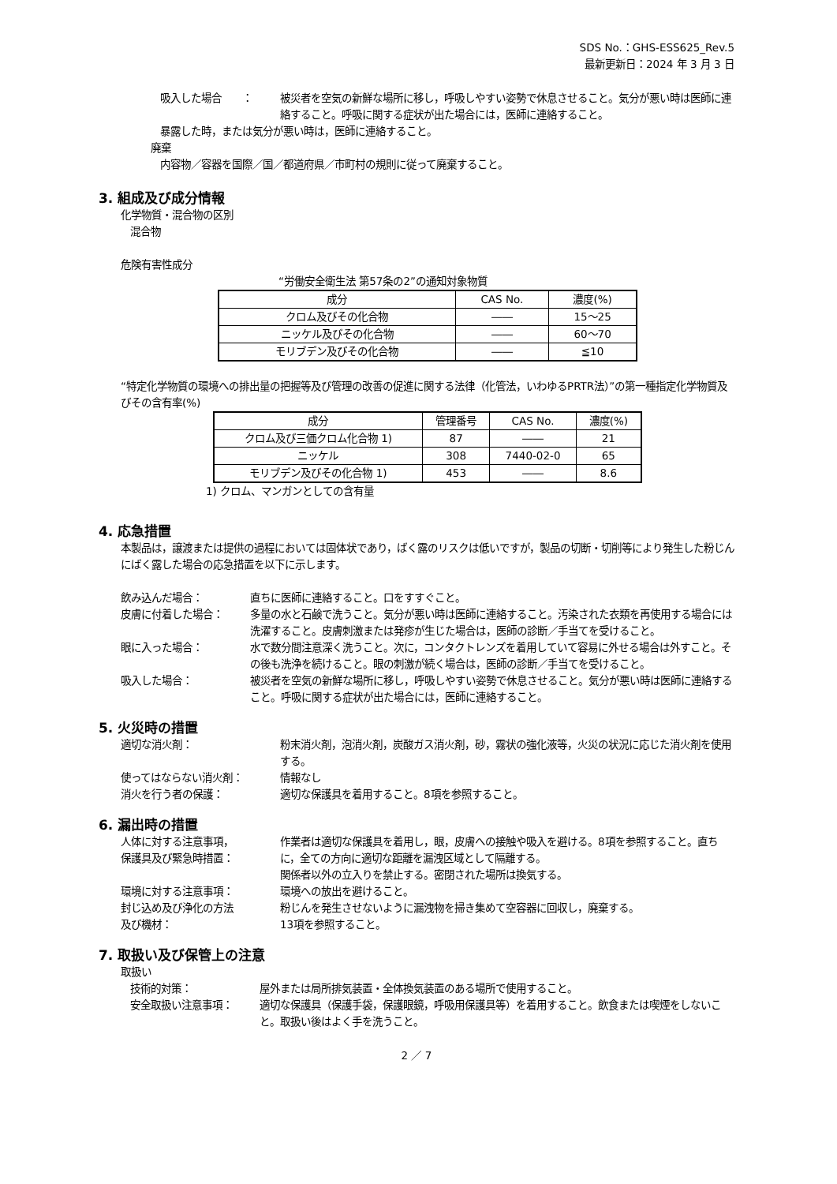SDS No.：GHS-ESS625_Rev.5
最新更新日：2024 年 3 月 3 日
吸入した場合　　： 被災者を空気の新鮮な場所に移し，呼吸しやすい姿勢で休息させること。気分が悪い時は医師に連絡すること。呼吸に関する症状が出た場合には，医師に連絡すること。
暴露した時，または気分が悪い時は，医師に連絡すること。
廃棄
内容物／容器を国際／国／都道府県／市町村の規則に従って廃棄すること。
3. 組成及び成分情報
化学物質・混合物の区別
混合物
危険有害性成分
“労働安全衛生法 第57条の2”の通知対象物質
| 成分 | CAS No. | 濃度(%) |
| --- | --- | --- |
| クロム及びその化合物 | ―― | 15～25 |
| ニッケル及びその化合物 | ―― | 60～70 |
| モリブデン及びその化合物 | ―― | ≦10 |
“特定化学物質の環境への排出量の把握等及び管理の改善の促進に関する法律（化管法，いわゆるPRTR法）”の第一種指定化学物質及びその含有率(%)
| 成分 | 管理番号 | CAS No. | 濃度(%) |
| --- | --- | --- | --- |
| クロム及び三価クロム化合物 1) | 87 | ―― | 21 |
| ニッケル | 308 | 7440-02-0 | 65 |
| モリブデン及びその化合物 1) | 453 | ―― | 8.6 |
1) クロム、マンガンとしての含有量
4. 応急措置
本製品は，譲渡または提供の過程においては固体状であり，ばく露のリスクは低いですが，製品の切断・切削等により発生した粉じんにばく露した場合の応急措置を以下に示します。
飲み込んだ場合： 直ちに医師に連絡すること。口をすすぐこと。
皮膚に付着した場合： 多量の水と石鹸で洗うこと。気分が悪い時は医師に連絡すること。汚染された衣類を再使用する場合には洗濯すること。皮膚刺激または発疹が生じた場合は，医師の診断／手当てを受けること。
眼に入った場合： 水で数分間注意深く洗うこと。次に，コンタクトレンズを着用していて容易に外せる場合は外すこと。その後も洗浄を続けること。眼の刺激が続く場合は，医師の診断／手当てを受けること。
吸入した場合： 被災者を空気の新鮮な場所に移し，呼吸しやすい姿勢で休息させること。気分が悪い時は医師に連絡すること。呼吸に関する症状が出た場合には，医師に連絡すること。
5. 火災時の措置
適切な消火剤： 粉末消火剤，泡消火剤，炭酸ガス消火剤，砂，霧状の強化液等，火災の状況に応じた消火剤を使用する。
使ってはならない消火剤： 情報なし
消火を行う者の保護： 適切な保護具を着用すること。8項を参照すること。
6. 漏出時の措置
人体に対する注意事項，
保護具及び緊急時措置：
作業者は適切な保護具を着用し，眼，皮膚への接触や吸入を避ける。8項を参照すること。直ちに，全ての方向に適切な距離を漏洩区域として隔離する。
関係者以外の立入りを禁止する。密閉された場所は換気する。
環境に対する注意事項： 環境への放出を避けること。
封じ込め及び浄化の方法
及び機材：
粉じんを発生させないように漏洩物を掃き集めて空容器に回収し，廃棄する。
13項を参照すること。
7. 取扱い及び保管上の注意
取扱い
技術的対策： 屋外または局所排気装置・全体換気装置のある場所で使用すること。
安全取扱い注意事項： 適切な保護具（保護手袋，保護眼鏡，呼吸用保護具等）を着用すること。飲食または喫煙をしないこと。取扱い後はよく手を洗うこと。
2 ／ 7